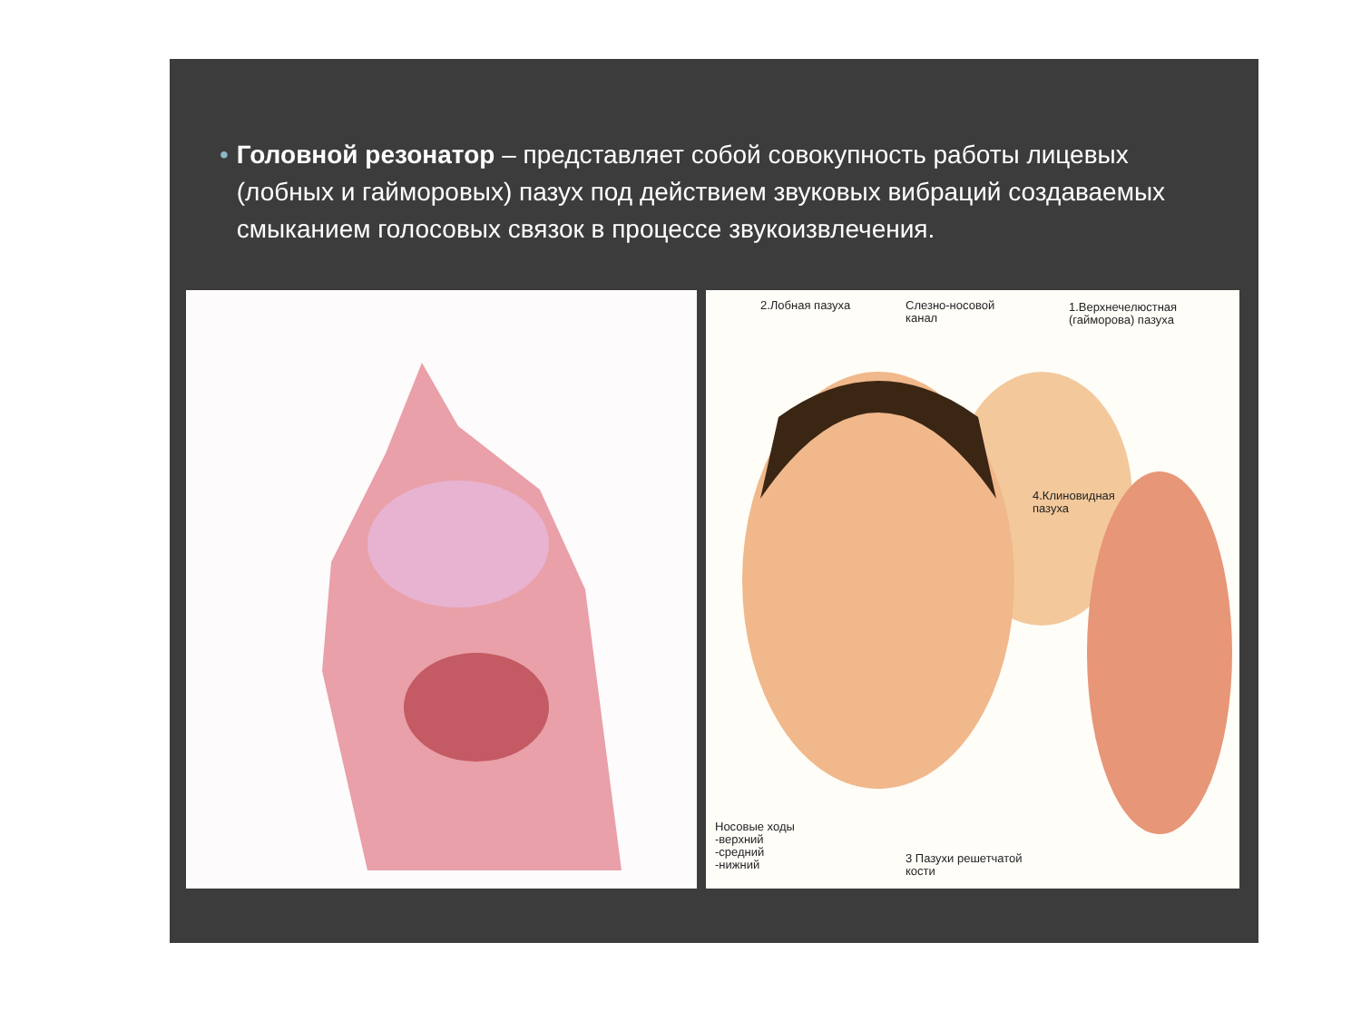• Головной резонатор – представляет собой совокупность работы лицевых (лобных и гайморовых) пазух под действием звуковых вибраций создаваемых смыканием голосовых связок в процессе звукоизвлечения.
2.Лобная пазуха
Слезно-носовой
канал
1.Верхнечелюстная
(гайморова) пазуха
4.Клиновидная
пазуха
Носовые ходы
-верхний
-средний
-нижний
3 Пазухи решетчатой
кости